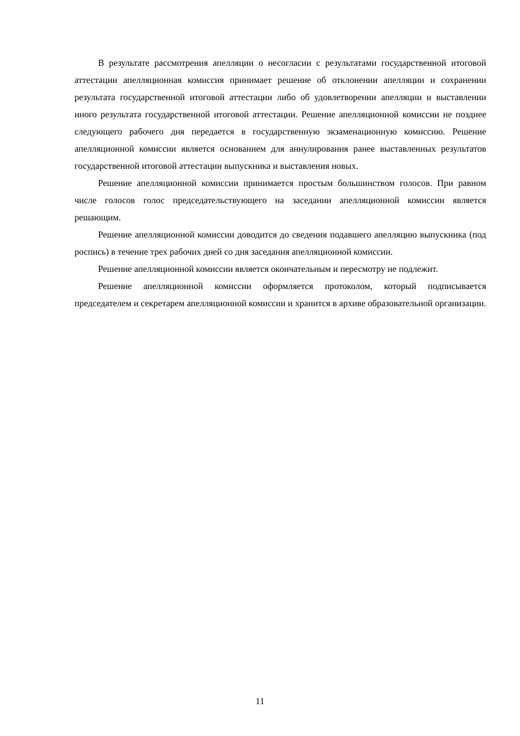В результате рассмотрения апелляции о несогласии с результатами государственной итоговой аттестации апелляционная комиссия принимает решение об отклонении апелляции и сохранении результата государственной итоговой аттестации либо об удовлетворении апелляции и выставлении иного результата государственной итоговой аттестации. Решение апелляционной комиссии не позднее следующего рабочего дня передается в государственную экзаменационную комиссию. Решение апелляционной комиссии является основанием для аннулирования ранее выставленных результатов государственной итоговой аттестации выпускника и выставления новых.
Решение апелляционной комиссии принимается простым большинством голосов. При равном числе голосов голос председательствующего на заседании апелляционной комиссии является решающим.
Решение апелляционной комиссии доводится до сведения подавшего апелляцию выпускника (под роспись) в течение трех рабочих дней со дня заседания апелляционной комиссии.
Решение апелляционной комиссии является окончательным и пересмотру не подлежит.
Решение апелляционной комиссии оформляется протоколом, который подписывается председателем и секретарем апелляционной комиссии и хранится в архиве образовательной организации.
11